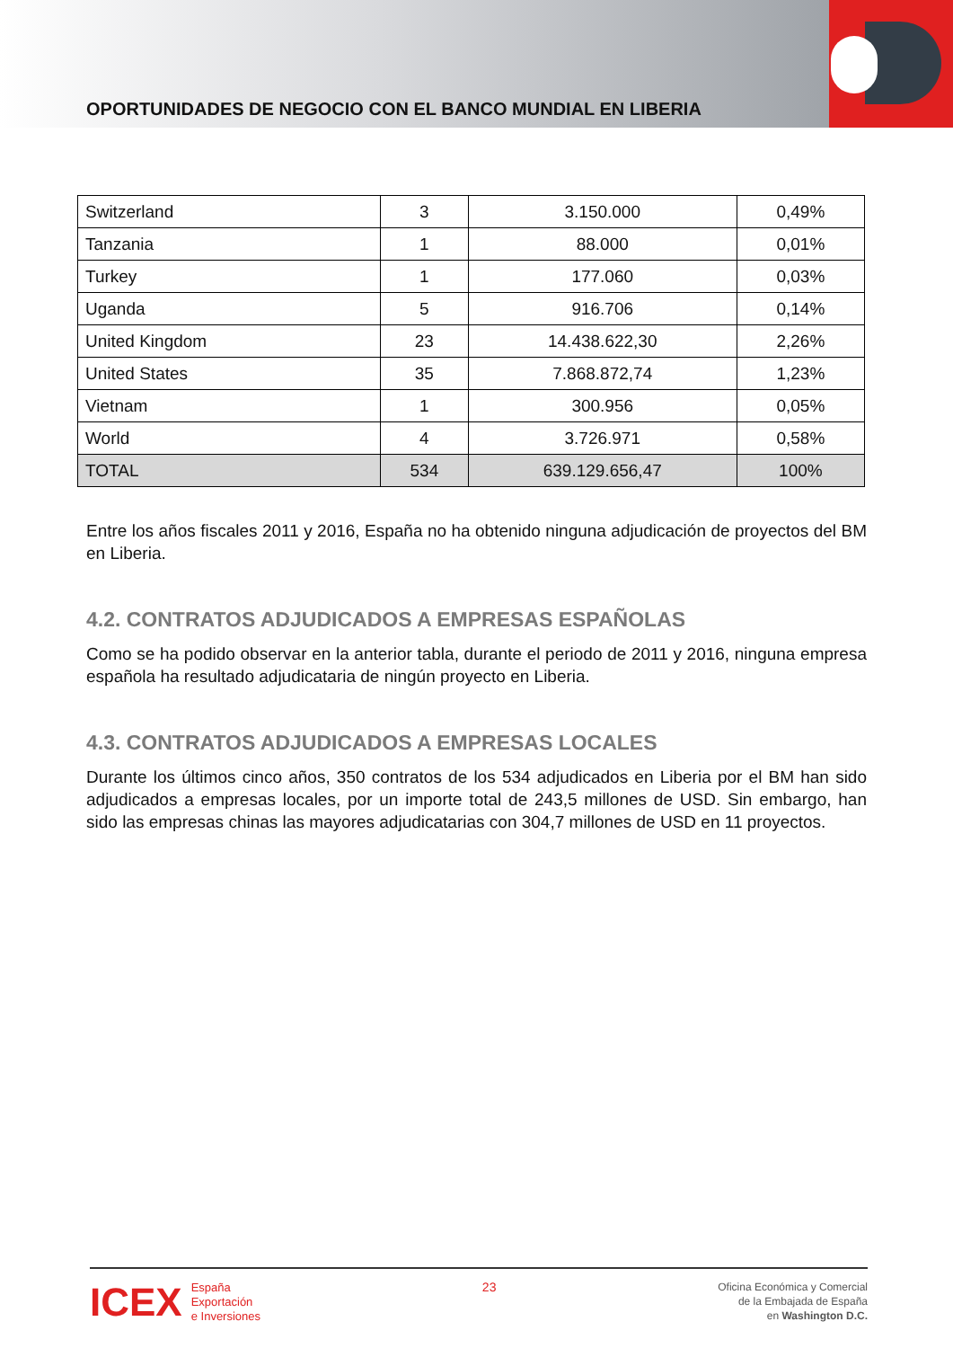OPORTUNIDADES DE NEGOCIO CON EL BANCO MUNDIAL EN LIBERIA
| Switzerland | 3 | 3.150.000 | 0,49% |
| Tanzania | 1 | 88.000 | 0,01% |
| Turkey | 1 | 177.060 | 0,03% |
| Uganda | 5 | 916.706 | 0,14% |
| United Kingdom | 23 | 14.438.622,30 | 2,26% |
| United States | 35 | 7.868.872,74 | 1,23% |
| Vietnam | 1 | 300.956 | 0,05% |
| World | 4 | 3.726.971 | 0,58% |
| TOTAL | 534 | 639.129.656,47 | 100% |
Entre los años fiscales 2011 y 2016, España no ha obtenido ninguna adjudicación de proyectos del BM en Liberia.
4.2. CONTRATOS ADJUDICADOS A EMPRESAS ESPAÑOLAS
Como se ha podido observar en la anterior tabla, durante el periodo de 2011 y 2016, ninguna empresa española ha resultado adjudicataria de ningún proyecto en Liberia.
4.3. CONTRATOS ADJUDICADOS A EMPRESAS LOCALES
Durante los últimos cinco años, 350 contratos de los 534 adjudicados en Liberia por el BM han sido adjudicados a empresas locales, por un importe total de 243,5 millones de USD. Sin embargo, han sido las empresas chinas las mayores adjudicatarias con 304,7 millones de USD en 11 proyectos.
ICEX España
Exportación
e Inversiones
23
Oficina Económica y Comercial
de la Embajada de España
en Washington D.C.